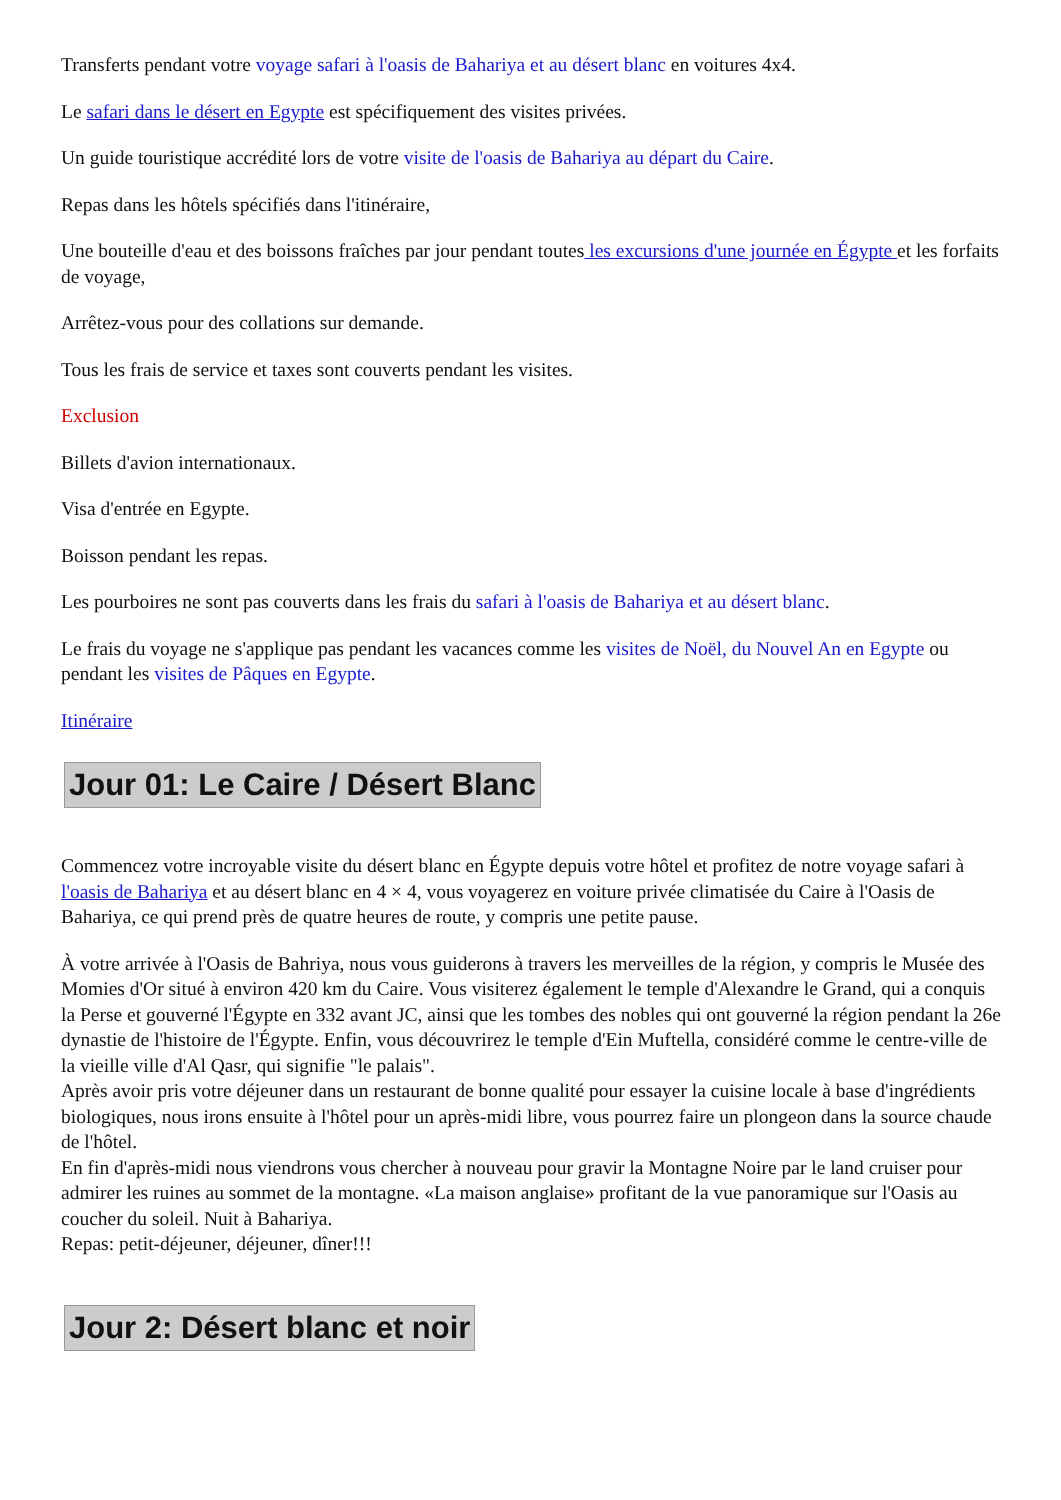Transferts pendant votre voyage safari à l'oasis de Bahariya et au désert blanc en voitures 4x4.
Le safari dans le désert en Egypte est spécifiquement des visites privées.
Un guide touristique accrédité lors de votre visite de l'oasis de Bahariya au départ du Caire.
Repas dans les hôtels spécifiés dans l'itinéraire,
Une bouteille d'eau et des boissons fraîches par jour pendant toutes les excursions d'une journée en Égypte et les forfaits de voyage,
Arrêtez-vous pour des collations sur demande.
Tous les frais de service et taxes sont couverts pendant les visites.
Exclusion
Billets d'avion internationaux.
Visa d'entrée en Egypte.
Boisson pendant les repas.
Les pourboires ne sont pas couverts dans les frais du safari à l'oasis de Bahariya et au désert blanc.
Le frais du voyage ne s'applique pas pendant les vacances comme les visites de Noël, du Nouvel An en Egypte ou pendant les visites de Pâques en Egypte.
Itinéraire
Jour 01: Le Caire / Désert Blanc
Commencez votre incroyable visite du désert blanc en Égypte depuis votre hôtel et profitez de notre voyage safari à l'oasis de Bahariya et au désert blanc en 4 × 4, vous voyagerez en voiture privée climatisée du Caire à l'Oasis de Bahariya, ce qui prend près de quatre heures de route, y compris une petite pause.
À votre arrivée à l'Oasis de Bahriya, nous vous guiderons à travers les merveilles de la région, y compris le Musée des Momies d'Or situé à environ 420 km du Caire. Vous visiterez également le temple d'Alexandre le Grand, qui a conquis la Perse et gouverné l'Égypte en 332 avant JC, ainsi que les tombes des nobles qui ont gouverné la région pendant la 26e dynastie de l'histoire de l'Égypte. Enfin, vous découvrirez le temple d'Ein Muftella, considéré comme le centre-ville de la vieille ville d'Al Qasr, qui signifie "le palais".
Après avoir pris votre déjeuner dans un restaurant de bonne qualité pour essayer la cuisine locale à base d'ingrédients biologiques, nous irons ensuite à l'hôtel pour un après-midi libre, vous pourrez faire un plongeon dans la source chaude de l'hôtel.
En fin d'après-midi nous viendrons vous chercher à nouveau pour gravir la Montagne Noire par le land cruiser pour admirer les ruines au sommet de la montagne. «La maison anglaise» profitant de la vue panoramique sur l'Oasis au coucher du soleil. Nuit à Bahariya.
Repas: petit-déjeuner, déjeuner, dîner!!!
Jour 2: Désert blanc et noir